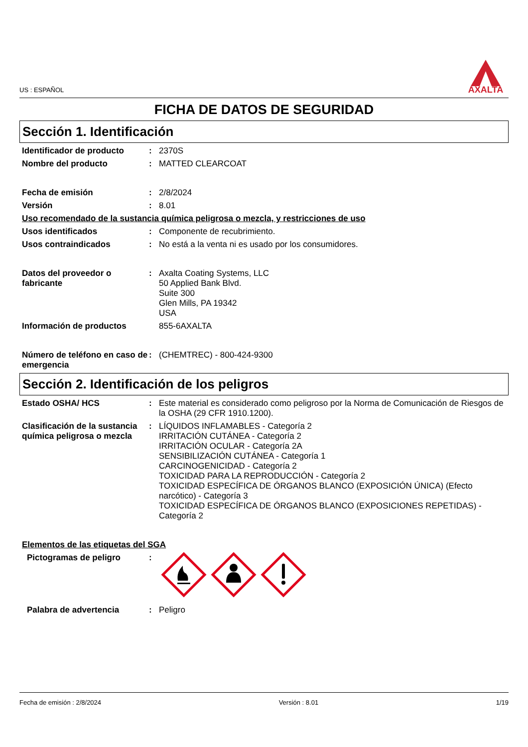US : ESPAÑOL
AXALTA
FICHA DE DATOS DE SEGURIDAD
Sección 1. Identificación
Identificador de producto : 2370S
Nombre del producto : MATTED CLEARCOAT
Fecha de emisión : 2/8/2024
Versión : 8.01
Uso recomendado de la sustancia química peligrosa o mezcla, y restricciones de uso
Usos identificados : Componente de recubrimiento.
Usos contraindicados : No está a la venta ni es usado por los consumidores.
Datos del proveedor o fabricante
: Axalta Coating Systems, LLC
50 Applied Bank Blvd.
Suite 300
Glen Mills, PA 19342
USA
Información de productos 855-6AXALTA
Número de teléfono en caso de emergencia
: (CHEMTREC) - 800-424-9300
Sección 2. Identificación de los peligros
Estado OSHA/ HCS : Este material es considerado como peligroso por la Norma de Comunicación de Riesgos de la OSHA (29 CFR 1910.1200).
Clasificación de la sustancia química peligrosa o mezcla
: LÍQUIDOS INFLAMABLES - Categoría 2
IRRITACIÓN CUTÁNEA - Categoría 2
IRRITACIÓN OCULAR - Categoría 2A
SENSIBILIZACIÓN CUTÁNEA - Categoría 1
CARCINOGENICIDAD - Categoría 2
TOXICIDAD PARA LA REPRODUCCIÓN - Categoría 2
TOXICIDAD ESPECÍFICA DE ÓRGANOS BLANCO (EXPOSICIÓN ÚNICA) (Efecto narcótico) - Categoría 3
TOXICIDAD ESPECÍFICA DE ÓRGANOS BLANCO (EXPOSICIONES REPETIDAS) - Categoría 2
Elementos de las etiquetas del SGA
Pictogramas de peligro :
Palabra de advertencia : Peligro
Fecha de emisión : 2/8/2024 Versión : 8.01 1/19